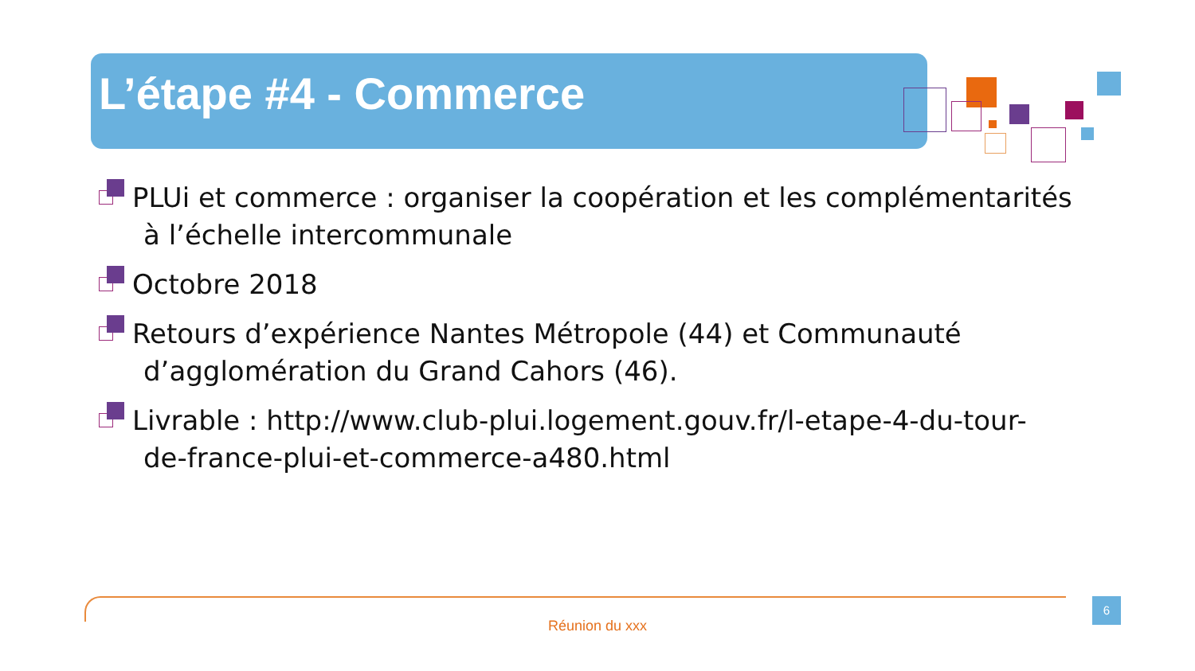L’étape #4 - Commerce
PLUi et commerce : organiser la coopération et les complémentarités
à l’échelle intercommunale
Octobre 2018
Retours d’expérience Nantes Métropole (44) et Communauté
d’agglomération du Grand Cahors (46).
Livrable : http://www.club-plui.logement.gouv.fr/l-etape-4-du-tour-
de-france-plui-et-commerce-a480.html
Réunion du xxx
6